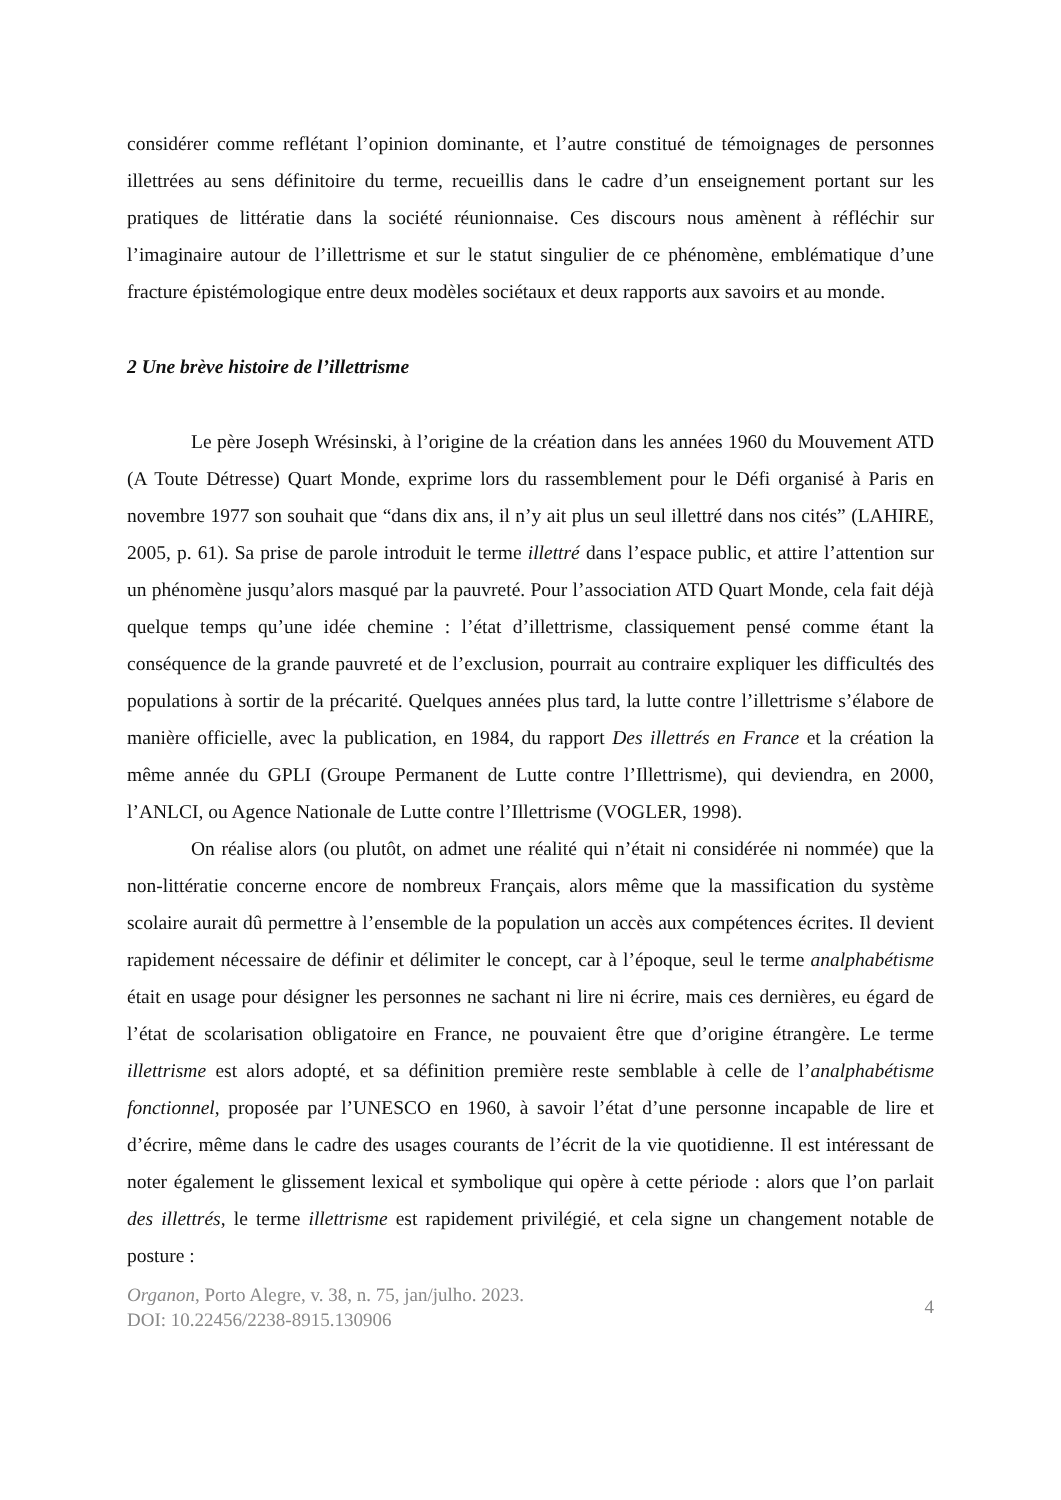considérer comme reflétant l’opinion dominante, et l’autre constitué de témoignages de personnes illettrées au sens définitoire du terme, recueillis dans le cadre d’un enseignement portant sur les pratiques de littératie dans la société réunionnaise. Ces discours nous amènent à réfléchir sur l’imaginaire autour de l’illettrisme et sur le statut singulier de ce phénomène, emblématique d’une fracture épistémologique entre deux modèles sociétaux et deux rapports aux savoirs et au monde.
2 Une brève histoire de l’illettrisme
Le père Joseph Wrésinski, à l’origine de la création dans les années 1960 du Mouvement ATD (A Toute Détresse) Quart Monde, exprime lors du rassemblement pour le Défi organisé à Paris en novembre 1977 son souhait que “dans dix ans, il n’y ait plus un seul illettré dans nos cités” (LAHIRE, 2005, p. 61). Sa prise de parole introduit le terme illettré dans l’espace public, et attire l’attention sur un phénomène jusqu’alors masqué par la pauvreté. Pour l’association ATD Quart Monde, cela fait déjà quelque temps qu’une idée chemine : l’état d’illettrisme, classiquement pensé comme étant la conséquence de la grande pauvreté et de l’exclusion, pourrait au contraire expliquer les difficultés des populations à sortir de la précarité. Quelques années plus tard, la lutte contre l’illettrisme s’élabore de manière officielle, avec la publication, en 1984, du rapport Des illettrés en France et la création la même année du GPLI (Groupe Permanent de Lutte contre l’Illettrisme), qui deviendra, en 2000, l’ANLCI, ou Agence Nationale de Lutte contre l’Illettrisme (VOGLER, 1998).
On réalise alors (ou plutôt, on admet une réalité qui n’était ni considérée ni nommée) que la non-littératie concerne encore de nombreux Français, alors même que la massification du système scolaire aurait dû permettre à l’ensemble de la population un accès aux compétences écrites. Il devient rapidement nécessaire de définir et délimiter le concept, car à l’époque, seul le terme analphabétisme était en usage pour désigner les personnes ne sachant ni lire ni écrire, mais ces dernières, eu égard de l’état de scolarisation obligatoire en France, ne pouvaient être que d’origine étrangère. Le terme illettrisme est alors adopté, et sa définition première reste semblable à celle de l’analphabétisme fonctionnel, proposée par l’UNESCO en 1960, à savoir l’état d’une personne incapable de lire et d’écrire, même dans le cadre des usages courants de l’écrit de la vie quotidienne. Il est intéressant de noter également le glissement lexical et symbolique qui opère à cette période : alors que l’on parlait des illettrés, le terme illettrisme est rapidement privilégié, et cela signe un changement notable de posture :
Organon, Porto Alegre, v. 38, n. 75, jan/julho. 2023.
DOI: 10.22456/2238-8915.130906
4